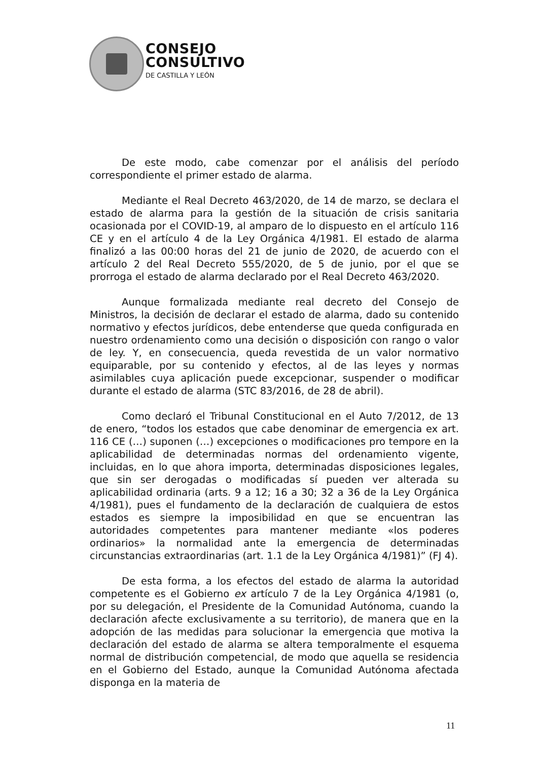CONSEJO
CONSULTIVO
DE CASTILLA Y LEÓN
De este modo, cabe comenzar por el análisis del período correspondiente el primer estado de alarma.
Mediante el Real Decreto 463/2020, de 14 de marzo, se declara el estado de alarma para la gestión de la situación de crisis sanitaria ocasionada por el COVID-19, al amparo de lo dispuesto en el artículo 116 CE y en el artículo 4 de la Ley Orgánica 4/1981. El estado de alarma finalizó a las 00:00 horas del 21 de junio de 2020, de acuerdo con el artículo 2 del Real Decreto 555/2020, de 5 de junio, por el que se prorroga el estado de alarma declarado por el Real Decreto 463/2020.
Aunque formalizada mediante real decreto del Consejo de Ministros, la decisión de declarar el estado de alarma, dado su contenido normativo y efectos jurídicos, debe entenderse que queda configurada en nuestro ordenamiento como una decisión o disposición con rango o valor de ley. Y, en consecuencia, queda revestida de un valor normativo equiparable, por su contenido y efectos, al de las leyes y normas asimilables cuya aplicación puede excepcionar, suspender o modificar durante el estado de alarma (STC 83/2016, de 28 de abril).
Como declaró el Tribunal Constitucional en el Auto 7/2012, de 13 de enero, “todos los estados que cabe denominar de emergencia ex art. 116 CE (…) suponen (…) excepciones o modificaciones pro tempore en la aplicabilidad de determinadas normas del ordenamiento vigente, incluidas, en lo que ahora importa, determinadas disposiciones legales, que sin ser derogadas o modificadas sí pueden ver alterada su aplicabilidad ordinaria (arts. 9 a 12; 16 a 30; 32 a 36 de la Ley Orgánica 4/1981), pues el fundamento de la declaración de cualquiera de estos estados es siempre la imposibilidad en que se encuentran las autoridades competentes para mantener mediante «los poderes ordinarios» la normalidad ante la emergencia de determinadas circunstancias extraordinarias (art. 1.1 de la Ley Orgánica 4/1981)” (FJ 4).
De esta forma, a los efectos del estado de alarma la autoridad competente es el Gobierno ex artículo 7 de la Ley Orgánica 4/1981 (o, por su delegación, el Presidente de la Comunidad Autónoma, cuando la declaración afecte exclusivamente a su territorio), de manera que en la adopción de las medidas para solucionar la emergencia que motiva la declaración del estado de alarma se altera temporalmente el esquema normal de distribución competencial, de modo que aquella se residencia en el Gobierno del Estado, aunque la Comunidad Autónoma afectada disponga en la materia de
11